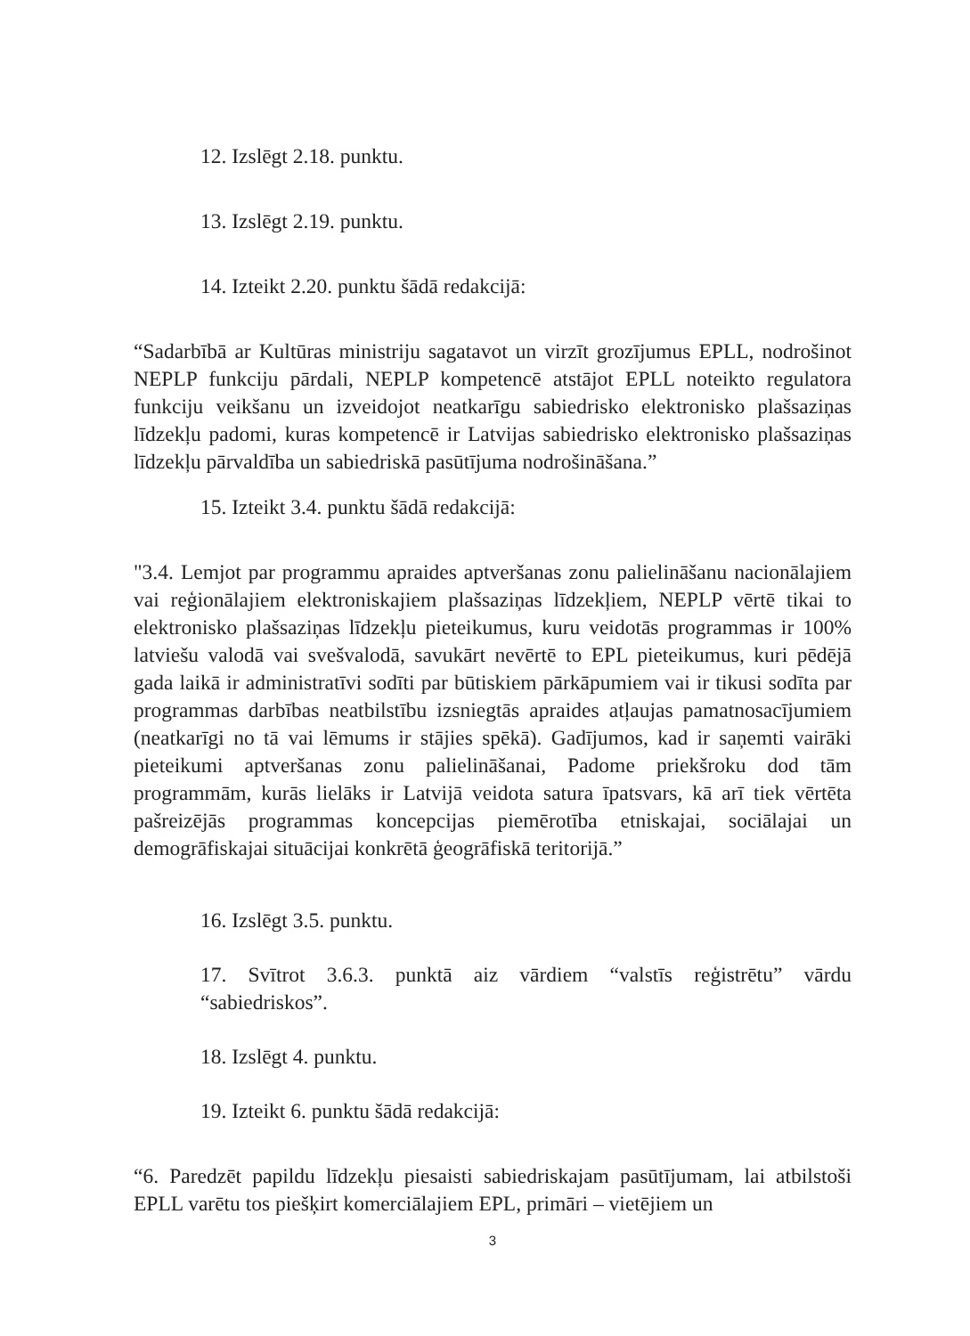12. Izslēgt 2.18. punktu.
13. Izslēgt 2.19. punktu.
14. Izteikt 2.20. punktu šādā redakcijā:
“Sadarbībā ar Kultūras ministriju sagatavot un virzīt grozījumus EPLL, nodrošinot NEPLP funkciju pārdali, NEPLP kompetencē atstājot EPLL noteikto regulatora funkciju veikšanu un izveidojot neatkarīgu sabiedrisko elektronisko plašsaziņas līdzekļu padomi, kuras kompetencē ir Latvijas sabiedrisko elektronisko plašsaziņas līdzekļu pārvaldība un sabiedriskā pasūtījuma nodrošināšana.”
15. Izteikt 3.4. punktu šādā redakcijā:
"3.4. Lemjot par programmu apraides aptveršanas zonu palielināšanu nacionālajiem vai reģionālajiem elektroniskajiem plašsaziņas līdzekļiem, NEPLP vērtē tikai to elektronisko plašsaziņas līdzekļu pieteikumus, kuru veidotās programmas ir 100% latviešu valodā vai svešvalodā, savukārt nevērtē to EPL pieteikumus, kuri pēdējā gada laikā ir administratīvi sodīti par būtiskiem pārkāpumiem vai ir tikusi sodīta par programmas darbības neatbilstību izsniegtās apraides atļaujas pamatnosacījumiem (neatkarīgi no tā vai lēmums ir stājies spēkā). Gadījumos, kad ir saņemti vairāki pieteikumi aptveršanas zonu palielināšanai, Padome priekšroku dod tām programmām, kurās lielāks ir Latvijā veidota satura īpatsvars, kā arī tiek vērtēta pašreizējās programmas koncepcijas piemērotība etniskajai, sociālajai un demogrāfiskajai situācijai konkrētā ģeogrāfiskā teritorijā.”
16. Izslēgt 3.5. punktu.
17. Svītrot 3.6.3. punktā aiz vārdiem “valstīs reģistrētu” vārdu “sabiedriskos”.
18. Izslēgt 4. punktu.
19. Izteikt 6. punktu šādā redakcijā:
“6. Paredzēt papildu līdzekļu piesaisti sabiedriskajam pasūtījumam, lai atbilstoši EPLL varētu tos piešķirt komerciālajiem EPL, primāri – vietējiem un
3